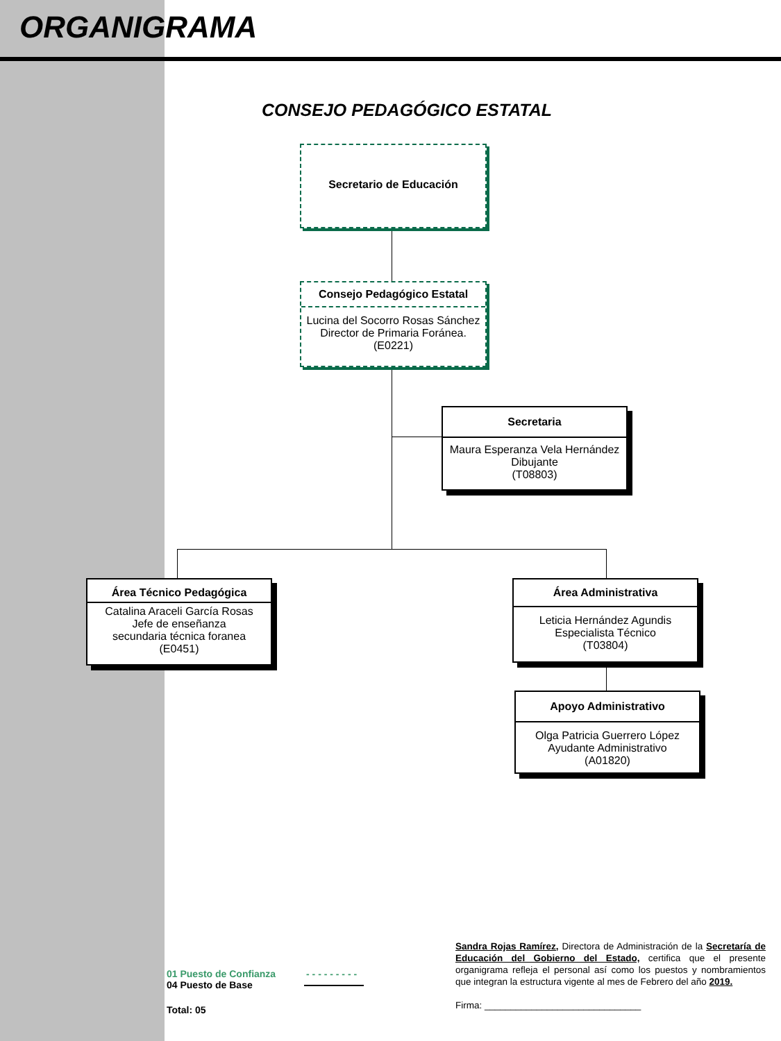ORGANIGRAMA
CONSEJO PEDAGÓGICO ESTATAL
Secretario de Educación
Consejo Pedagógico Estatal
Lucina del Socorro Rosas Sánchez
Director de Primaria Foránea.
(E0221)
Secretaria
Maura Esperanza Vela Hernández
Dibujante
(T08803)
Área Técnico Pedagógica
Catalina Araceli García Rosas
Jefe de enseñanza
secundaria técnica foranea
(E0451)
Área Administrativa
Leticia Hernández Agundis
Especialista Técnico
(T03804)
Apoyo Administrativo
Olga Patricia Guerrero López
Ayudante Administrativo
(A01820)
01 Puesto de Confianza - - - - - - - - -
04 Puesto de Base
Total: 05
Sandra Rojas Ramírez, Directora de Administración de la Secretaría de Educación del Gobierno del Estado, certifica que el presente organigrama refleja el personal así como los puestos y nombramientos que integran la estructura vigente al mes de Febrero del año 2019.
Firma: ______________________________